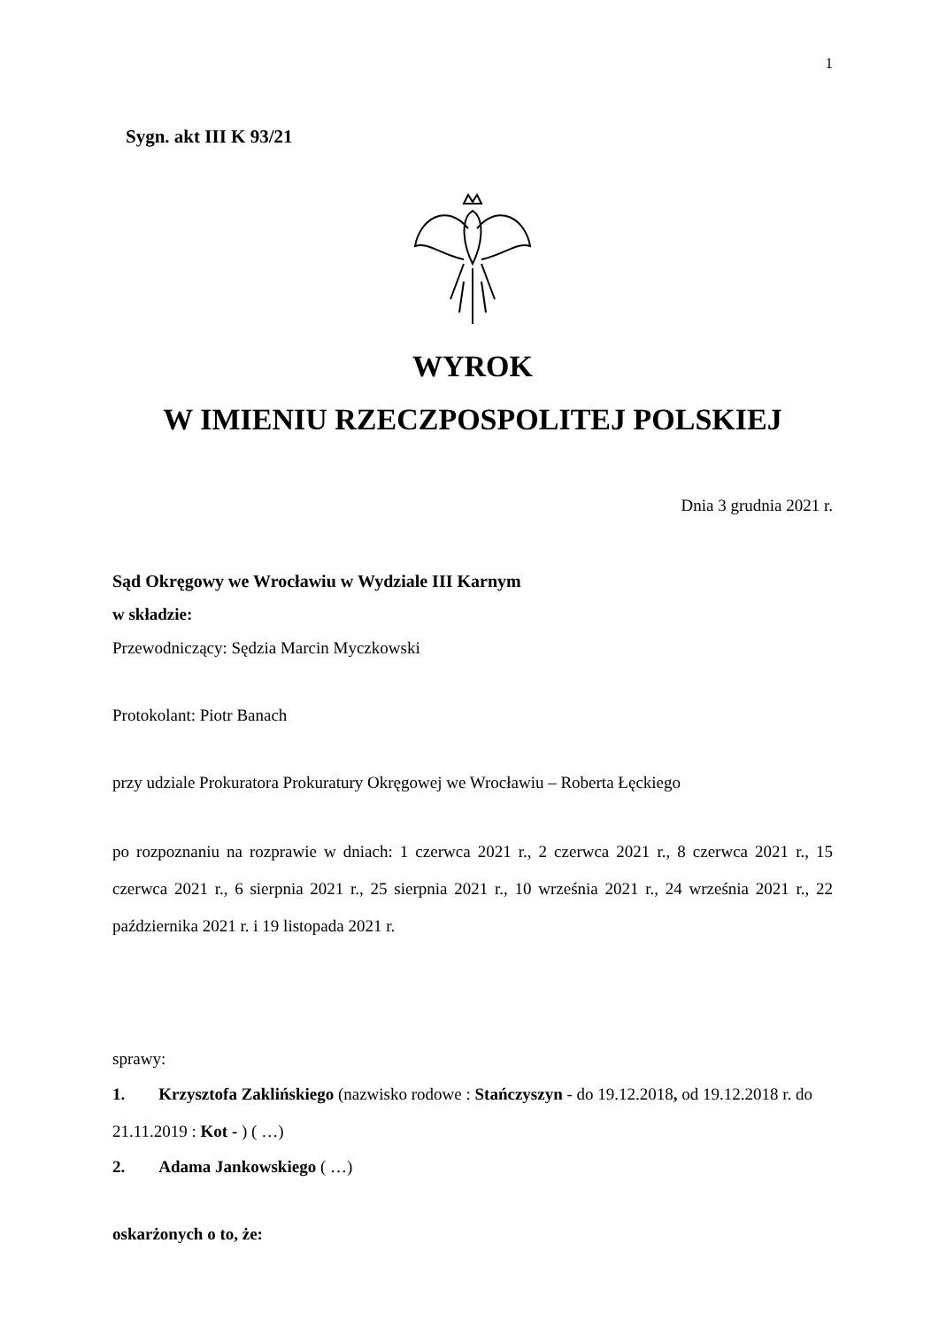1
Sygn. akt III K 93/21
WYROK
W IMIENIU RZECZPOSPOLITEJ POLSKIEJ
Dnia 3 grudnia 2021 r.
Sąd Okręgowy we Wrocławiu w Wydziale III Karnym
w składzie:
Przewodniczący: Sędzia Marcin Myczkowski
Protokolant: Piotr Banach
przy udziale Prokuratora Prokuratury Okręgowej we Wrocławiu – Roberta Łęckiego
po rozpoznaniu na rozprawie w dniach: 1 czerwca 2021 r., 2 czerwca 2021 r., 8 czerwca 2021 r., 15 czerwca 2021 r., 6 sierpnia 2021 r., 25 sierpnia 2021 r., 10 września 2021 r., 24 września 2021 r., 22 października 2021 r. i 19 listopada 2021 r.
sprawy:
1. Krzysztofa Zaklińskiego (nazwisko rodowe : Stańczyszyn - do 19.12.2018, od 19.12.2018 r. do 21.11.2019 : Kot - ) ( …)
2. Adama Jankowskiego ( …)
oskarżonych o to, że: